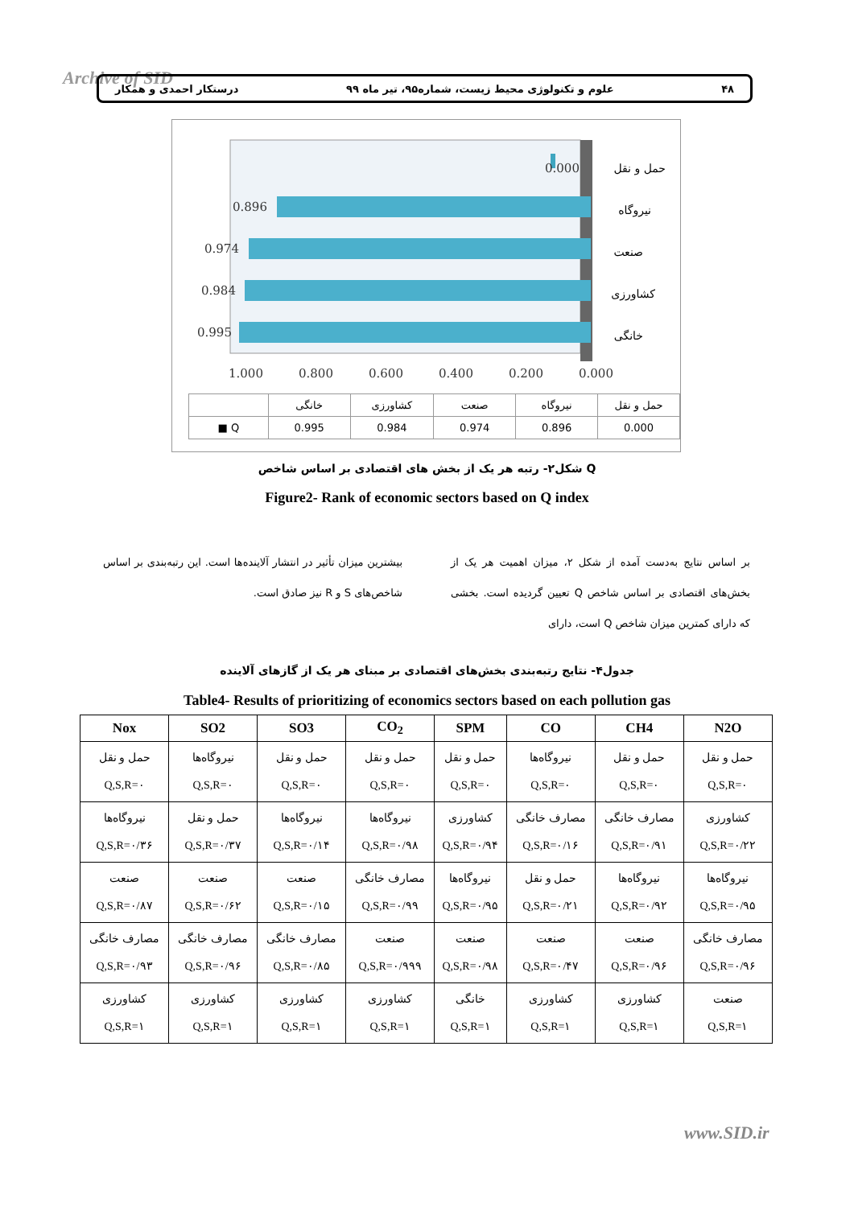Archive of SID ۴۸ علوم و تکنولوژی محیط زیست، شماره۹۵، تیر ماه ۹۹ درستکار احمدی و همکار
0.000
0.896
0.974
0.984
0.995
1.000
0.800
0.600
0.400
0.200
0.000
حمل و نقل
نیروگاه
صنعت
کشاورزی
خانگی
| | خانگی | کشاورزی | صنعت | نیروگاه | حمل و نقل |
| ■ Q | 0.995 | 0.984 | 0.974 | 0.896 | 0.000 |
شکل۲- رتبه هر یک از بخش های اقتصادی بر اساس شاخص Q
Figure2- Rank of economic sectors based on Q index
بر اساس نتایج به‌دست آمده از شکل ۲، میزان اهمیت هر یک از بخش‌های اقتصادی بر اساس شاخص Q تعیین گردیده است. بخشی که دارای کمترین میزان شاخص Q است، دارای
بیشترین میزان تأثیر در انتشار آلاینده‌ها است. این رتبه‌بندی بر اساس شاخص‌های S و R نیز صادق است.
جدول۴- نتایج رتبه‌بندی بخش‌های اقتصادی بر مبنای هر یک از گازهای آلاینده
Table4- Results of prioritizing of economics sectors based on each pollution gas
| Nox | SO2 | SO3 | CO<sub>2</sub> | SPM | CO | CH4 | N2O |
| --- | --- | --- | --- | --- | --- | --- | --- |
| حمل و نقل Q,S,R=۰ | نیروگاه‌ها Q,S,R=۰ | حمل و نقل Q,S,R=۰ | حمل و نقل Q,S,R=۰ | حمل و نقل Q,S,R=۰ | نیروگاه‌ها Q,S,R=۰ | حمل و نقل Q,S,R=۰ | حمل و نقل Q,S,R=۰ |
| نیروگاه‌ها Q,S,R=۰/۳۶ | حمل و نقل Q,S,R=۰/۳۷ | نیروگاه‌ها Q,S,R=۰/۱۴ | نیروگاه‌ها Q,S,R=۰/۹۸ | کشاورزی Q,S,R=۰/۹۴ | مصارف خانگی Q,S,R=۰/۱۶ | مصارف خانگی Q,S,R=۰/۹۱ | کشاورزی Q,S,R=۰/۲۲ |
| صنعت Q,S,R=۰/۸۷ | صنعت Q,S,R=۰/۶۲ | صنعت Q,S,R=۰/۱۵ | مصارف خانگی Q,S,R=۰/۹۹ | نیروگاه‌ها Q,S,R=۰/۹۵ | حمل و نقل Q,S,R=۰/۲۱ | نیروگاه‌ها Q,S,R=۰/۹۲ | نیروگاه‌ها Q,S,R=۰/۹۵ |
| مصارف خانگی Q,S,R=۰/۹۳ | مصارف خانگی Q,S,R=۰/۹۶ | مصارف خانگی Q,S,R=۰/۸۵ | صنعت Q,S,R=۰/۹۹۹ | صنعت Q,S,R=۰/۹۸ | صنعت Q,S,R=۰/۴۷ | صنعت Q,S,R=۰/۹۶ | مصارف خانگی Q,S,R=۰/۹۶ |
| کشاورزی Q,S,R=۱ | کشاورزی Q,S,R=۱ | کشاورزی Q,S,R=۱ | کشاورزی Q,S,R=۱ | خانگی Q,S,R=۱ | کشاورزی Q,S,R=۱ | کشاورزی Q,S,R=۱ | صنعت Q,S,R=۱ |
www.SID.ir